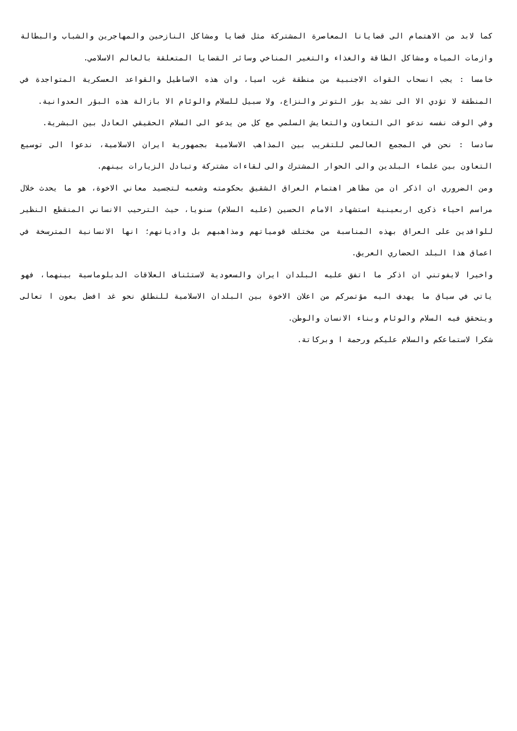كما لابد من الاهتمام الى قضايانا المعاصرة المشتركة مثل قضايا ومشاكل النازحين والمهاجرين والشباب والبطالة وازمات المياه ومشاكل الطاقة والغذاء والتغير المناخي وسائر القضايا المتعلقة بالعالم الاسلامي.
خامسا : يجب انسحاب القوات الاجنبية من منطقة غرب اسيا، وان هذه الاساطيل والقواعد العسكرية المتواجدة في المنطقة لا تؤدي الا الى تشديد بؤر التوتر والنزاع، ولا سبيل للسلام والوئام الا بازالة هذه البؤر العدوانية.
وفي الوقت نفسه ندعو الى التعاون والتعايش السلمي مع كل من يدعو الى السلام الحقيقي العادل بين البشرية.
سادسا : نحن في المجمع العالمي للتقريب بين المذاهب الاسلامية بجمهورية ايران الاسلامية، ندعوا الى توسيع التعاون بين علماء البلدين والى الحوار المشترك والى لقاءات مشتركة وتبادل الزيارات بينهم.
ومن الضروري ان اذكر ان من مظاهر اهتمام العراق الشقيق بحكومته وشعبه لتجسيد معاني الاخوة، هو ما يحدث خلال مراسم احياء ذكرى اربعينية استشهاد الامام الحسين (عليه السلام) سنويا، حيث الترحيب الانساني المنقطع النظير للوافدين على العراق بهذه المناسبة من مختلف قومياتهم ومذاهبهم بل واديانهم؛ انها الانسانية المترسخة في اعماق هذا البلد الحضاري العريق.
واخيرا لايفوتني ان اذكر ما اتفق عليه البلدان ايران والسعودية لاستئناف العلاقات الدبلوماسية بينهما، فهو ياتي في سياق ما يهدف اليه مؤتمركم من اعلان الاخوة بين البلدان الاسلامية للنطلق نحو غد افضل بعون ا تعالى ويتحقق فيه السلام والوئام وبناء الانسان والوطن.
شكرا لاستماعكم والسلام عليكم ورحمة ا وبركاتة.